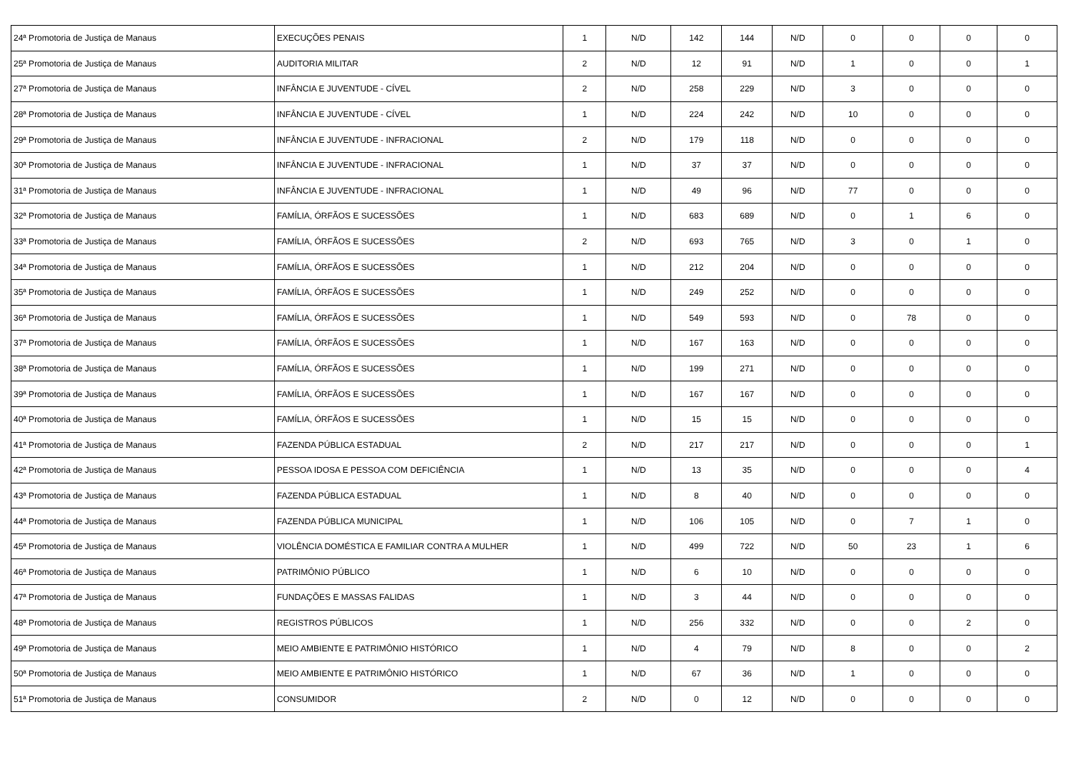| 24ª Promotoria de Justiça de Manaus | EXECUÇÕES PENAIS | 1 | N/D | 142 | 144 | N/D | 0 | 0 | 0 | 0 |
| 25ª Promotoria de Justiça de Manaus | AUDITORIA MILITAR | 2 | N/D | 12 | 91 | N/D | 1 | 0 | 0 | 1 |
| 27ª Promotoria de Justiça de Manaus | INFÂNCIA E JUVENTUDE - CÍVEL | 2 | N/D | 258 | 229 | N/D | 3 | 0 | 0 | 0 |
| 28ª Promotoria de Justiça de Manaus | INFÂNCIA E JUVENTUDE - CÍVEL | 1 | N/D | 224 | 242 | N/D | 10 | 0 | 0 | 0 |
| 29ª Promotoria de Justiça de Manaus | INFÂNCIA E JUVENTUDE - INFRACIONAL | 2 | N/D | 179 | 118 | N/D | 0 | 0 | 0 | 0 |
| 30ª Promotoria de Justiça de Manaus | INFÂNCIA E JUVENTUDE - INFRACIONAL | 1 | N/D | 37 | 37 | N/D | 0 | 0 | 0 | 0 |
| 31ª Promotoria de Justiça de Manaus | INFÂNCIA E JUVENTUDE - INFRACIONAL | 1 | N/D | 49 | 96 | N/D | 77 | 0 | 0 | 0 |
| 32ª Promotoria de Justiça de Manaus | FAMÍLIA, ÓRFÃOS E SUCESSÕES | 1 | N/D | 683 | 689 | N/D | 0 | 1 | 6 | 0 |
| 33ª Promotoria de Justiça de Manaus | FAMÍLIA, ÓRFÃOS E SUCESSÕES | 2 | N/D | 693 | 765 | N/D | 3 | 0 | 1 | 0 |
| 34ª Promotoria de Justiça de Manaus | FAMÍLIA, ÓRFÃOS E SUCESSÕES | 1 | N/D | 212 | 204 | N/D | 0 | 0 | 0 | 0 |
| 35ª Promotoria de Justiça de Manaus | FAMÍLIA, ÓRFÃOS E SUCESSÕES | 1 | N/D | 249 | 252 | N/D | 0 | 0 | 0 | 0 |
| 36ª Promotoria de Justiça de Manaus | FAMÍLIA, ÓRFÃOS E SUCESSÕES | 1 | N/D | 549 | 593 | N/D | 0 | 78 | 0 | 0 |
| 37ª Promotoria de Justiça de Manaus | FAMÍLIA, ÓRFÃOS E SUCESSÕES | 1 | N/D | 167 | 163 | N/D | 0 | 0 | 0 | 0 |
| 38ª Promotoria de Justiça de Manaus | FAMÍLIA, ÓRFÃOS E SUCESSÕES | 1 | N/D | 199 | 271 | N/D | 0 | 0 | 0 | 0 |
| 39ª Promotoria de Justiça de Manaus | FAMÍLIA, ÓRFÃOS E SUCESSÕES | 1 | N/D | 167 | 167 | N/D | 0 | 0 | 0 | 0 |
| 40ª Promotoria de Justiça de Manaus | FAMÍLIA, ÓRFÃOS E SUCESSÕES | 1 | N/D | 15 | 15 | N/D | 0 | 0 | 0 | 0 |
| 41ª Promotoria de Justiça de Manaus | FAZENDA PÚBLICA ESTADUAL | 2 | N/D | 217 | 217 | N/D | 0 | 0 | 0 | 1 |
| 42ª Promotoria de Justiça de Manaus | PESSOA IDOSA E PESSOA COM DEFICIÊNCIA | 1 | N/D | 13 | 35 | N/D | 0 | 0 | 0 | 4 |
| 43ª Promotoria de Justiça de Manaus | FAZENDA PÚBLICA ESTADUAL | 1 | N/D | 8 | 40 | N/D | 0 | 0 | 0 | 0 |
| 44ª Promotoria de Justiça de Manaus | FAZENDA PÚBLICA MUNICIPAL | 1 | N/D | 106 | 105 | N/D | 0 | 7 | 1 | 0 |
| 45ª Promotoria de Justiça de Manaus | VIOLÊNCIA DOMÉSTICA E FAMILIAR CONTRA A MULHER | 1 | N/D | 499 | 722 | N/D | 50 | 23 | 1 | 6 |
| 46ª Promotoria de Justiça de Manaus | PATRIMÔNIO PÚBLICO | 1 | N/D | 6 | 10 | N/D | 0 | 0 | 0 | 0 |
| 47ª Promotoria de Justiça de Manaus | FUNDAÇÕES E MASSAS FALIDAS | 1 | N/D | 3 | 44 | N/D | 0 | 0 | 0 | 0 |
| 48ª Promotoria de Justiça de Manaus | REGISTROS PÚBLICOS | 1 | N/D | 256 | 332 | N/D | 0 | 0 | 2 | 0 |
| 49ª Promotoria de Justiça de Manaus | MEIO AMBIENTE E PATRIMÔNIO HISTÓRICO | 1 | N/D | 4 | 79 | N/D | 8 | 0 | 0 | 2 |
| 50ª Promotoria de Justiça de Manaus | MEIO AMBIENTE E PATRIMÔNIO HISTÓRICO | 1 | N/D | 67 | 36 | N/D | 1 | 0 | 0 | 0 |
| 51ª Promotoria de Justiça de Manaus | CONSUMIDOR | 2 | N/D | 0 | 12 | N/D | 0 | 0 | 0 | 0 |